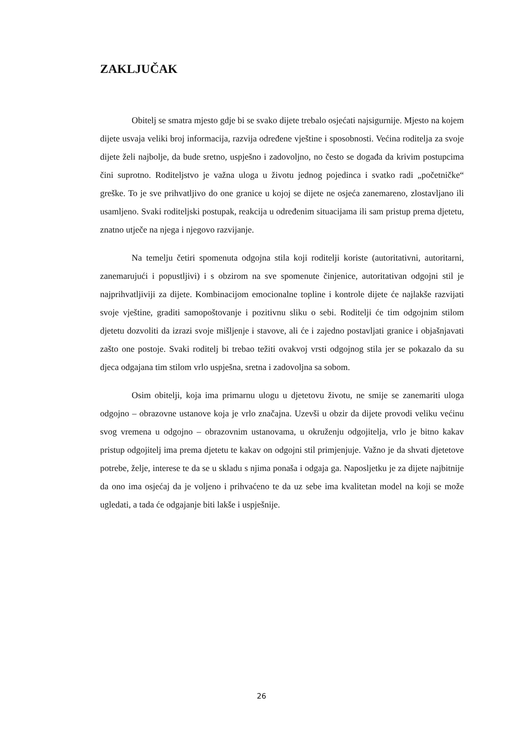ZAKLJUČAK
Obitelj se smatra mjesto gdje bi se svako dijete trebalo osjećati najsigurnije. Mjesto na kojem dijete usvaja veliki broj informacija, razvija određene vještine i sposobnosti. Većina roditelja za svoje dijete želi najbolje, da bude sretno, uspješno i zadovoljno, no često se događa da krivim postupcima čini suprotno. Roditeljstvo je važna uloga u životu jednog pojedinca i svatko radi „početničke“ greške. To je sve prihvatljivo do one granice u kojoj se dijete ne osjeća zanemareno, zlostavljano ili usamljeno. Svaki roditeljski postupak, reakcija u određenim situacijama ili sam pristup prema djetetu, znatno utječe na njega i njegovo razvijanje.
Na temelju četiri spomenuta odgojna stila koji roditelji koriste (autoritativni, autoritarni, zanemarujući i popustljivi) i s obzirom na sve spomenute činjenice, autoritativan odgojni stil je najprihvatljiviji za dijete. Kombinacijom emocionalne topline i kontrole dijete će najlakše razvijati svoje vještine, graditi samopoštovanje i pozitivnu sliku o sebi. Roditelji će tim odgojnim stilom djetetu dozvoliti da izrazi svoje mišljenje i stavove, ali će i zajedno postavljati granice i objašnjavati zašto one postoje. Svaki roditelj bi trebao težiti ovakvoj vrsti odgojnog stila jer se pokazalo da su djeca odgajana tim stilom vrlo uspješna, sretna i zadovoljna sa sobom.
Osim obitelji, koja ima primarnu ulogu u djetetovu životu, ne smije se zanemariti uloga odgojno – obrazovne ustanove koja je vrlo značajna. Uzevši u obzir da dijete provodi veliku većinu svog vremena u odgojno – obrazovnim ustanovama, u okruženju odgojitelja, vrlo je bitno kakav pristup odgojitelj ima prema djetetu te kakav on odgojni stil primjenjuje. Važno je da shvati djetetove potrebe, želje, interese te da se u skladu s njima ponaša i odgaja ga. Naposljetku je za dijete najbitnije da ono ima osjećaj da je voljeno i prihvaćeno te da uz sebe ima kvalitetan model na koji se može ugledati, a tada će odgajanje biti lakše i uspješnije.
26